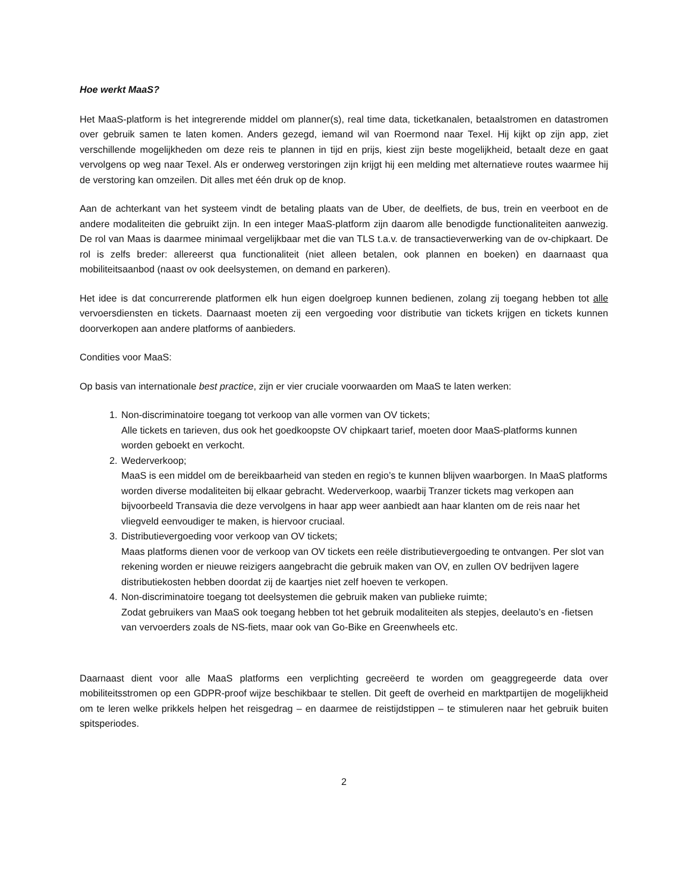Hoe werkt MaaS?
Het MaaS-platform is het integrerende middel om planner(s), real time data, ticketkanalen, betaalstromen en datastromen over gebruik samen te laten komen. Anders gezegd, iemand wil van Roermond naar Texel. Hij kijkt op zijn app, ziet verschillende mogelijkheden om deze reis te plannen in tijd en prijs, kiest zijn beste mogelijkheid, betaalt deze en gaat vervolgens op weg naar Texel. Als er onderweg verstoringen zijn krijgt hij een melding met alternatieve routes waarmee hij de verstoring kan omzeilen. Dit alles met één druk op de knop.
Aan de achterkant van het systeem vindt de betaling plaats van de Uber, de deelfiets, de bus, trein en veerboot en de andere modaliteiten die gebruikt zijn. In een integer MaaS-platform zijn daarom alle benodigde functionaliteiten aanwezig. De rol van Maas is daarmee minimaal vergelijkbaar met die van TLS t.a.v. de transactieverwerking van de ov-chipkaart. De rol is zelfs breder: allereerst qua functionaliteit (niet alleen betalen, ook plannen en boeken) en daarnaast qua mobiliteitsaanbod (naast ov ook deelsystemen, on demand en parkeren).
Het idee is dat concurrerende platformen elk hun eigen doelgroep kunnen bedienen, zolang zij toegang hebben tot alle vervoersdiensten en tickets. Daarnaast moeten zij een vergoeding voor distributie van tickets krijgen en tickets kunnen doorverkopen aan andere platforms of aanbieders.
Condities voor MaaS:
Op basis van internationale best practice, zijn er vier cruciale voorwaarden om MaaS te laten werken:
1. Non-discriminatoire toegang tot verkoop van alle vormen van OV tickets;
Alle tickets en tarieven, dus ook het goedkoopste OV chipkaart tarief, moeten door MaaS-platforms kunnen worden geboekt en verkocht.
2. Wederverkoop;
MaaS is een middel om de bereikbaarheid van steden en regio’s te kunnen blijven waarborgen. In MaaS platforms worden diverse modaliteiten bij elkaar gebracht. Wederverkoop, waarbij Tranzer tickets mag verkopen aan bijvoorbeeld Transavia die deze vervolgens in haar app weer aanbiedt aan haar klanten om de reis naar het vliegveld eenvoudiger te maken, is hiervoor cruciaal.
3. Distributievergoeding voor verkoop van OV tickets;
Maas platforms dienen voor de verkoop van OV tickets een reële distributievergoeding te ontvangen. Per slot van rekening worden er nieuwe reizigers aangebracht die gebruik maken van OV, en zullen OV bedrijven lagere distributiekosten hebben doordat zij de kaartjes niet zelf hoeven te verkopen.
4. Non-discriminatoire toegang tot deelsystemen die gebruik maken van publieke ruimte;
Zodat gebruikers van MaaS ook toegang hebben tot het gebruik modaliteiten als stepjes, deelauto’s en -fietsen van vervoerders zoals de NS-fiets, maar ook van Go-Bike en Greenwheels etc.
Daarnaast dient voor alle MaaS platforms een verplichting gecreëerd te worden om geaggregeerde data over mobiliteitsstromen op een GDPR-proof wijze beschikbaar te stellen. Dit geeft de overheid en marktpartijen de mogelijkheid om te leren welke prikkels helpen het reisgedrag – en daarmee de reistijdstippen – te stimuleren naar het gebruik buiten spitsperiodes.
2